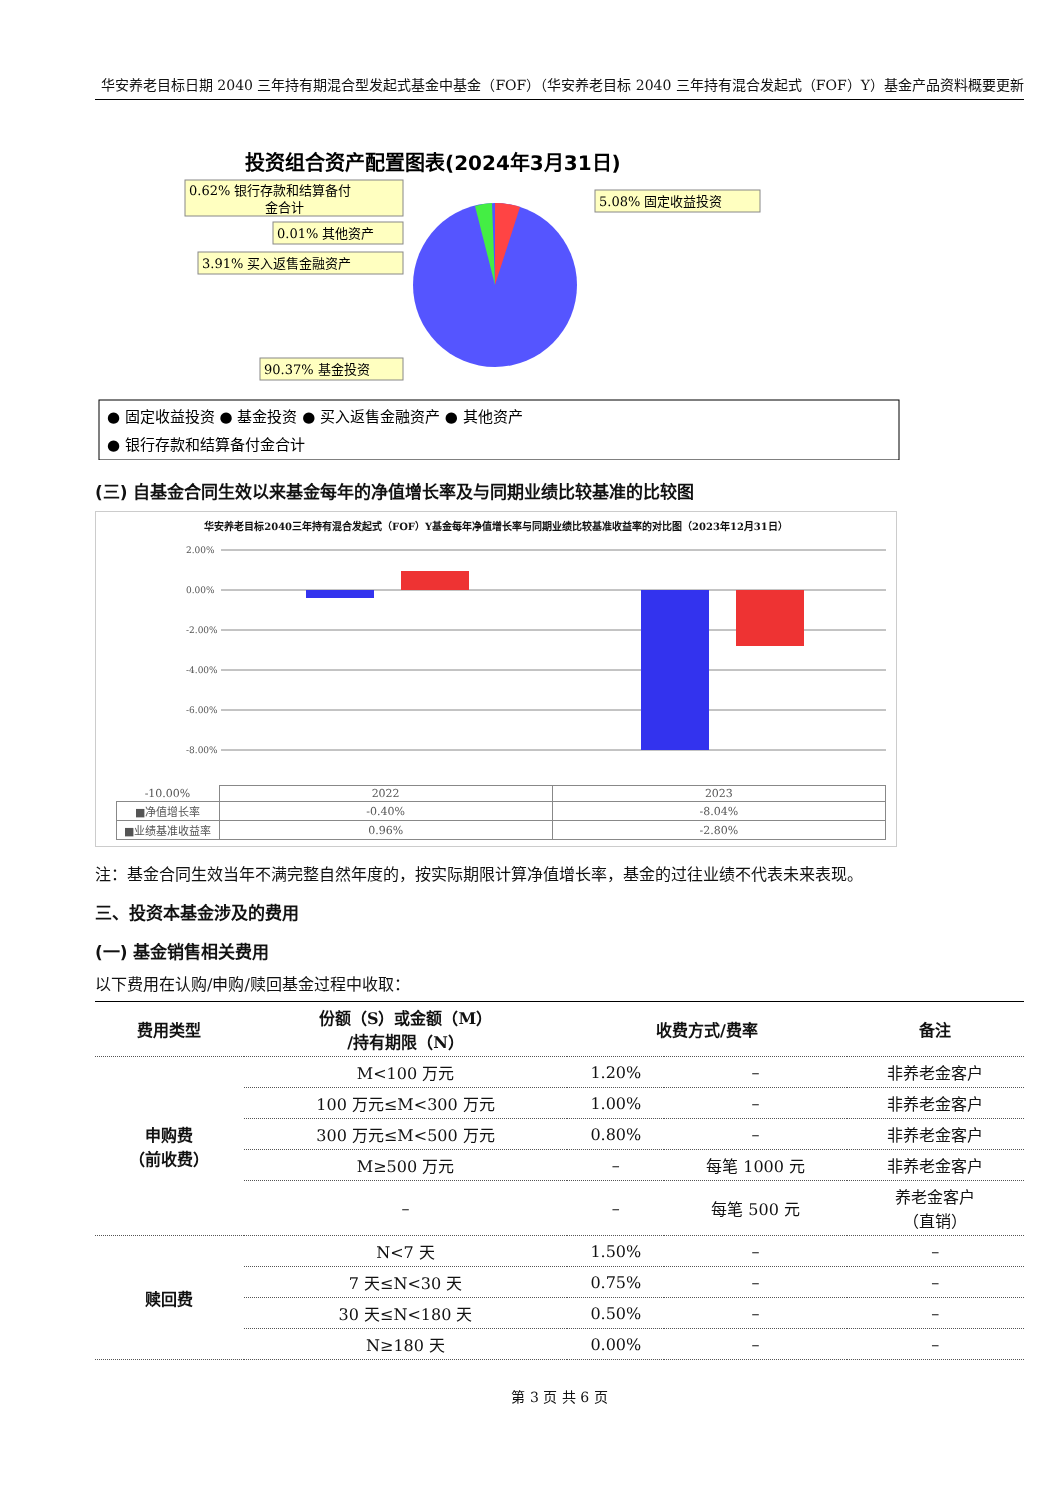华安养老目标日期 2040 三年持有期混合型发起式基金中基金（FOF）（华安养老目标 2040 三年持有混合发起式（FOF）Y）基金产品资料概要更新
投资组合资产配置图表(2024年3月31日)
0.62% 银行存款和结算备付
金合计
0.01% 其他资产
3.91% 买入返售金融资产
5.08% 固定收益投资
90.37% 基金投资
● 固定收益投资 ● 基金投资 ● 买入返售金融资产 ● 其他资产
● 银行存款和结算备付金合计
(三) 自基金合同生效以来基金每年的净值增长率及与同期业绩比较基准的比较图
华安养老目标2040三年持有混合发起式（FOF）Y基金每年净值增长率与同期业绩比较基准收益率的对比图（2023年12月31日）
2.00%
0.00%
-2.00%
-4.00%
-6.00%
-8.00%
| -10.00% | 2022 | 2023 |
| ■净值增长率 | -0.40% | -8.04% |
| ■业绩基准收益率 | 0.96% | -2.80% |
注：基金合同生效当年不满完整自然年度的，按实际期限计算净值增长率，基金的过往业绩不代表未来表现。
三、投资本基金涉及的费用
(一) 基金销售相关费用
以下费用在认购/申购/赎回基金过程中收取：
| 费用类型 | 份额（S）或金额（M） /持有期限（N） | 收费方式/费率 | | 备注 |
| --- | --- | --- | --- | --- |
| 申购费 （前收费） | M<100 万元 | 1.20% | – | 非养老金客户 |
| | 100 万元≤M<300 万元 | 1.00% | – | 非养老金客户 |
| | 300 万元≤M<500 万元 | 0.80% | – | 非养老金客户 |
| | M≥500 万元 | – | 每笔 1000 元 | 非养老金客户 |
| | – | – | 每笔 500 元 | 养老金客户 （直销） |
| 赎回费 | N<7 天 | 1.50% | – | – |
| | 7 天≤N<30 天 | 0.75% | – | – |
| | 30 天≤N<180 天 | 0.50% | – | – |
| | N≥180 天 | 0.00% | – | – |
第 3 页 共 6 页